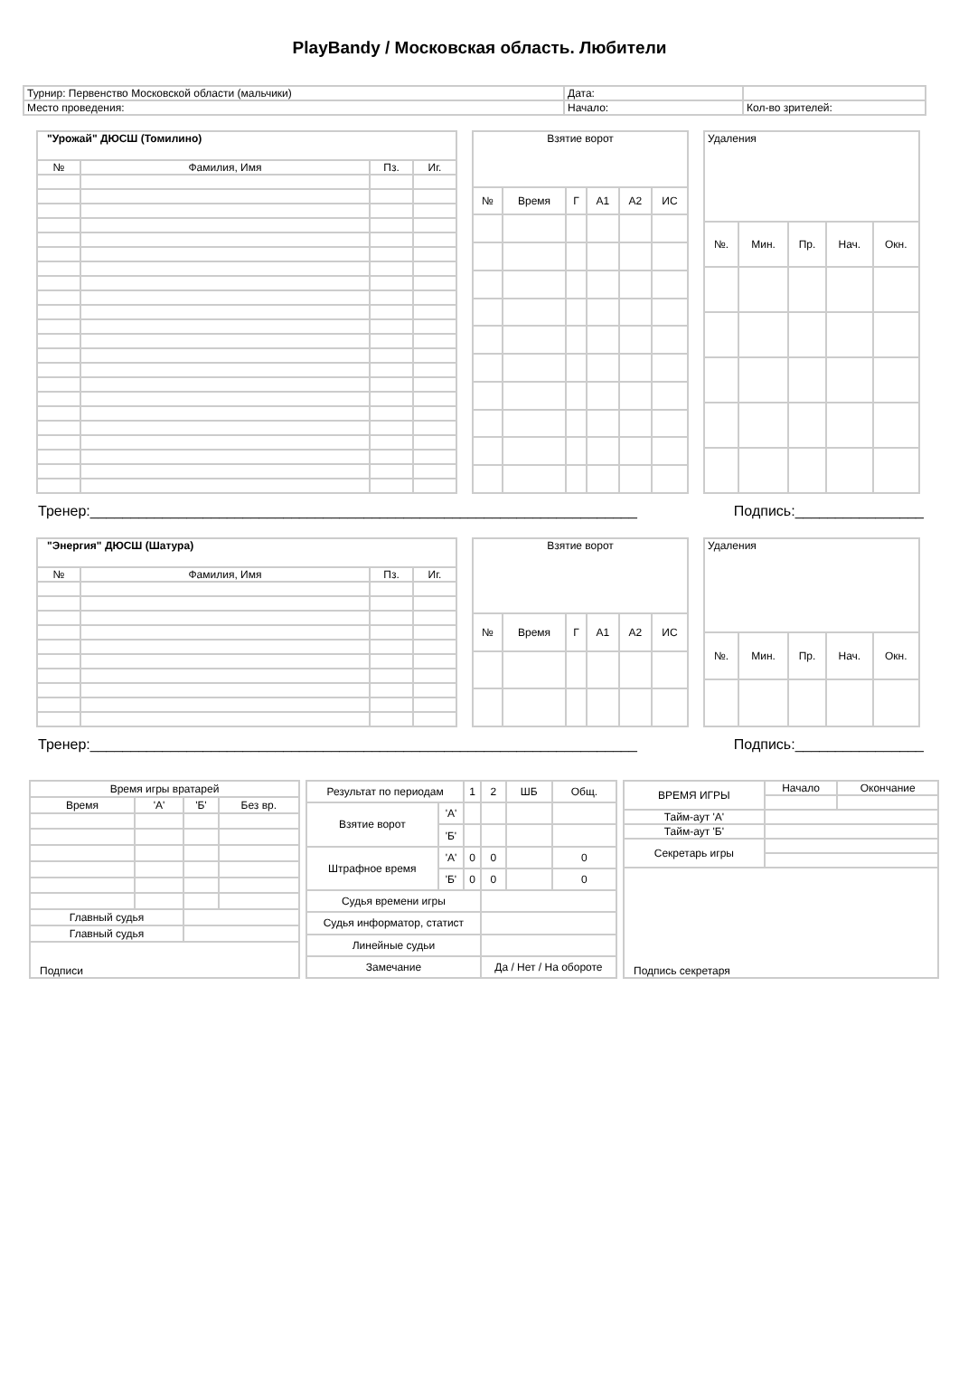PlayBandy / Московская область. Любители
| Турнир: Первенство Московской области (мальчики) | Дата: | |
| Место проведения: | Начало: | Кол-во зрителей: |
| "Урожай" ДЮСШ (Томилино) | | | |
| № | Фамилия, Имя | Пз. | Иг. |
| Взятие ворот | | | | | |
| № | Время | Г | А1 | А2 | ИС |
| Удаления | | | | |
| №. | Мин. | Пр. | Нач. | Окн. |
Тренер:____________________________________________________________________ Подпись:________________
| "Энергия" ДЮСШ (Шатура) | | | |
| № | Фамилия, Имя | Пз. | Иг. |
| Взятие ворот | | | | | |
| № | Время | Г | А1 | А2 | ИС |
| Удаления | | | | |
| №. | Мин. | Пр. | Нач. | Окн. |
Тренер:____________________________________________________________________ Подпись:________________
| Время игры вратарей | | | |
| Время | 'А' | 'Б' | Без вр. |
| Главный судья | | | |
| Главный судья | | | |
| Подписи | | | |
| Результат по периодам | | 1 | 2 | ШБ | Общ. |
| Взятие ворот | 'А' | | | | |
| | 'Б' | | | | |
| Штрафное время | 'А' | 0 | 0 | | 0 |
| | 'Б' | 0 | 0 | | 0 |
| Судья времени игры | | | | | |
| Судья информатор, статист | | | | | |
| Линейные судьи | | | | | |
| Замечание | | | Да / Нет / На обороте | | |
| ВРЕМЯ ИГРЫ | Начало | Окончание |
| Тайм-аут 'А' | | |
| Тайм-аут 'Б' | | |
| Секретарь игры | | |
| Подпись секретаря | | |